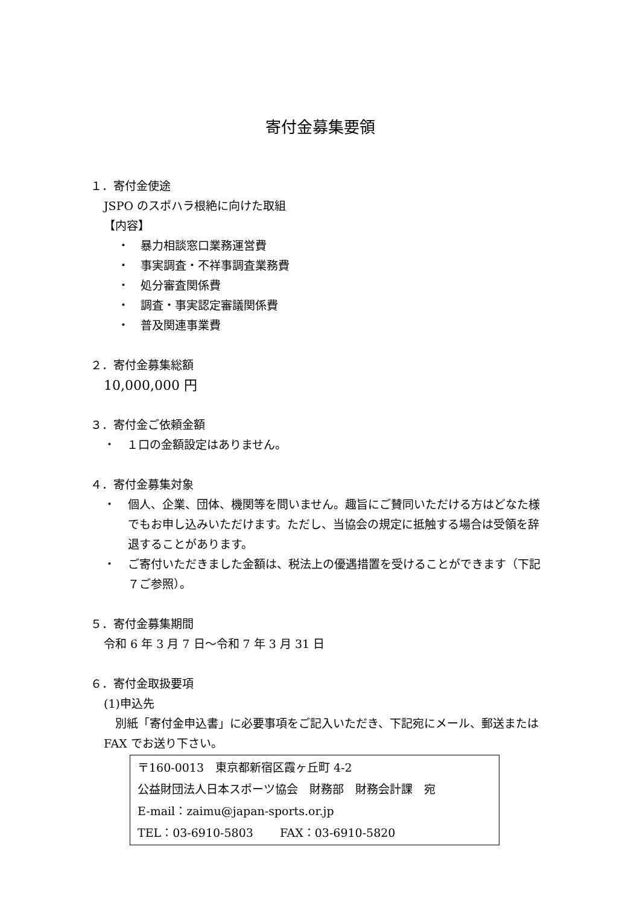寄付金募集要領
１．寄付金使途
JSPO のスポハラ根絶に向けた取組
【内容】
・　暴力相談窓口業務運営費
・　事実調査・不祥事調査業務費
・　処分審査関係費
・　調査・事実認定審議関係費
・　普及関連事業費
２．寄付金募集総額
10,000,000 円
３．寄付金ご依頼金額
・　１口の金額設定はありません。
４．寄付金募集対象
・ 個人、企業、団体、機関等を問いません。趣旨にご賛同いただける方はどなた様でもお申し込みいただけます。ただし、当協会の規定に抵触する場合は受領を辞退することがあります。
・ ご寄付いただきました金額は、税法上の優遇措置を受けることができます（下記７ご参照）。
５．寄付金募集期間
令和 6 年 3 月 7 日～令和 7 年 3 月 31 日
６．寄付金取扱要項
(1)申込先
　別紙「寄付金申込書」に必要事項をご記入いただき、下記宛にメール、郵送または FAX でお送り下さい。
〒160-0013　東京都新宿区霞ヶ丘町 4-2
公益財団法人日本スポーツ協会　財務部　財務会計課　宛
E-mail：zaimu@japan-sports.or.jp
TEL：03-6910-5803　　 FAX：03-6910-5820